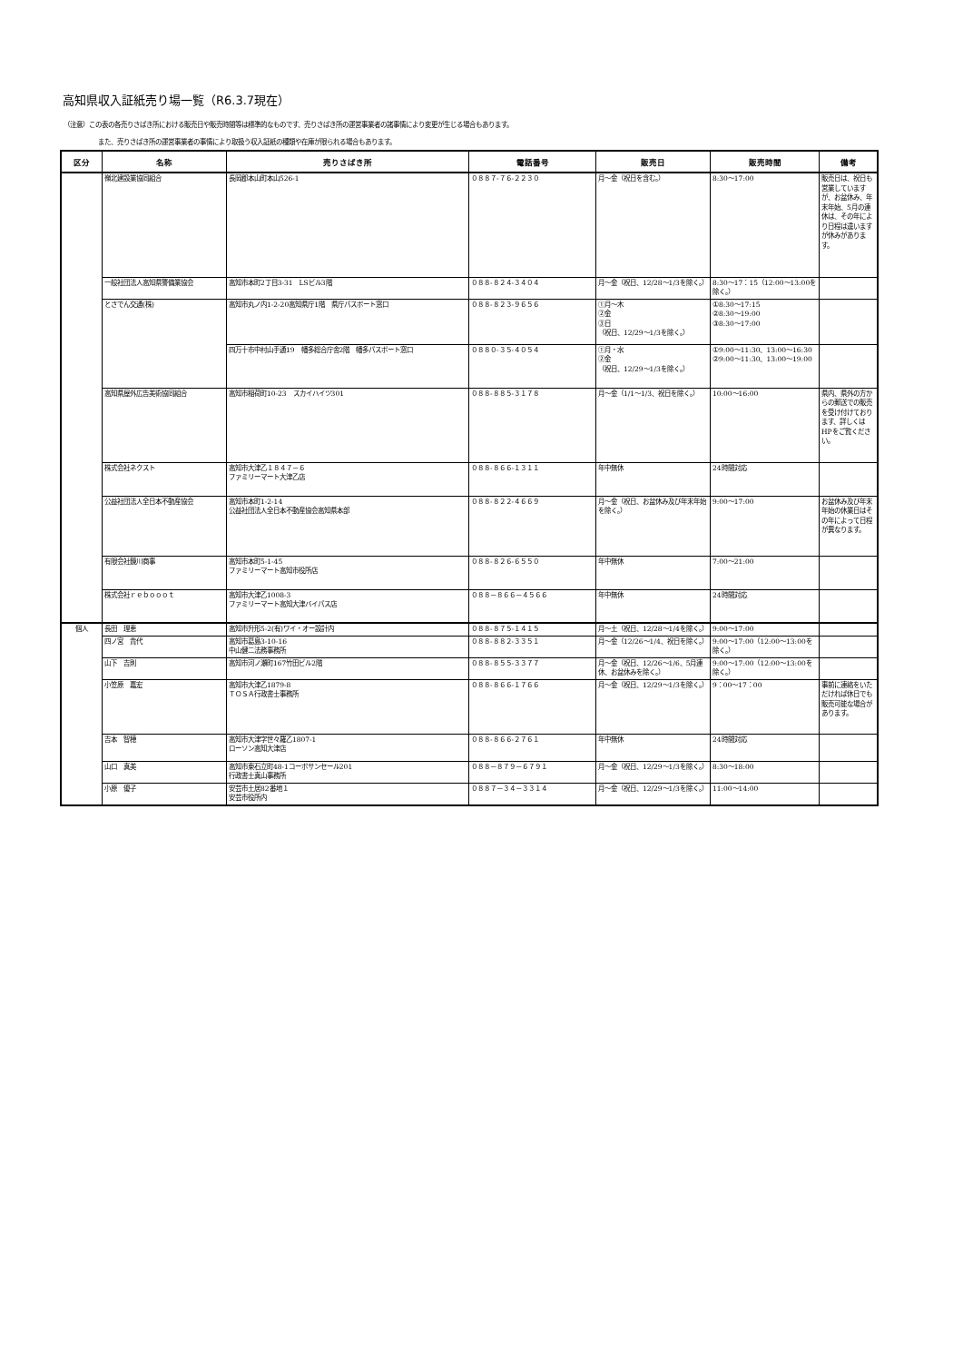高知県収入証紙売り場一覧（R6.3.7現在）
（注意）この表の各売りさばき所における販売日や販売時間等は標準的なものです、売りさばき所の運営事業者の諸事情により変更が生じる場合もあります。
また、売りさばき所の運営事業者の事情により取扱う収入証紙の種類や在庫が限られる場合もあります。
| 区分 | 名称 | 売りさばき所 | 電話番号 | 販売日 | 販売時間 | 備考 |
| --- | --- | --- | --- | --- | --- | --- |
| | 嶺北建設業協同組合 | 長岡郡本山町本山526-1 | ０８８７-７６-２２３０ | 月～金（祝日を含む。） | 8:30～17:00 | 販売日は、祝日も営業していますが、お盆休み、年末年始、5月の連休は、その年により日程は違いますが休みがあります。 |
| | 一般社団法人高知県警備業協会 | 高知市本町2丁目3-31 LSビル3階 | ０８８-８２４-３４０４ | 月～金（祝日、12/28～1/3を除く。） | 8:30～17：15（12:00～13:00を除く。） | |
| | とさでん交通(株) | 高知市丸ノ内1-2-20高知県庁1階 県庁パスポート窓口 | ０８８-８２３-９６５６ | ①月～木 ②金 ③日 （祝日、12/29～1/3を除く。） | ①8:30～17:15 ②8:30～19:00 ③8:30～17:00 | |
| | | 四万十市中村山手通19 幡多総合庁舎2階 幡多パスポート窓口 | ０８８０-３５-４０５４ | ①月・水 ②金 （祝日、12/29～1/3を除く。） | ①9:00～11:30、13:00～16:30 ②9:00～11:30、13:00～19:00 | |
| | 高知県屋外広告美術協同組合 | 高知市稲荷町10-23 スカイハイツ301 | ０８８-８８５-３１７８ | 月～金（1/1～1/3、祝日を除く。） | 10:00～16:00 | 県内、県外の方からの郵送での販売を受け付けております、詳しくはHPをご覧ください。 |
| | 株式会社ネクスト | 高知市大津乙１８４７－６ ファミリーマート大津乙店 | ０８８-８６６-１３１１ | 年中無休 | 24時間対応 | |
| | 公益社団法人全日本不動産協会 | 高知市本町1-2-14 公益社団法人全日本不動産協会高知県本部 | ０８８-８２２-４６６９ | 月～金（祝日、お盆休み及び年末年始を除く。） | 9:00～17:00 | お盆休み及び年末年始の休業日はその年によって日程が異なります。 |
| | 有限会社鏡川商事 | 高知市本町5-1-45 ファミリーマート高知市役所店 | ０８８-８２６-６５５０ | 年中無休 | 7:00～21:00 | |
| | 株式会社ｒｅｂｏｏｏｔ | 高知市大津乙1008-3 ファミリーマート高知大津バイパス店 | ０８８－８６６－４５６６ | 年中無休 | 24時間対応 | |
| 個人 | 長田 理恵 | 高知市升形5-2(有)ワイ・オー設計内 | ０８８-８７５-１４１５ | 月～土（祝日、12/28～1/4を除く。） | 9:00～17:00 | |
| | 四ノ宮 貴代 | 高知市葛島3-10-16 中山健二法務事務所 | ０８８-８８２-３３５１ | 月～金（12/26～1/4、祝日を除く。） | 9:00～17:00（12:00～13:00を除く。） | |
| | 山下 吉則 | 高知市河ノ瀬町167竹田ビル2階 | ０８８-８５５-３３７７ | 月～金（祝日、12/26～1/6、5月連休、お盆休みを除く。） | 9:00～17:00（12:00～13:00を除く。） | |
| | 小笠原 嘉宏 | 高知市大津乙1879-8 ＴＯＳＡ行政書士事務所 | ０８８-８６６-１７６６ | 月～金（祝日、12/29～1/3を除く。） | 9：00～17：00 | 事前に連絡をいただければ休日でも販売可能な場合があります。 |
| | 吉本 智穂 | 高知市大津字世々羅乙1807-1 ローソン高知大津店 | ０８８-８６６-２７６１ | 年中無休 | 24時間対応 | |
| | 山口 真美 | 高知市東石立町48-1コーポサンセール201 行政書士真山事務所 | ０８８－８７９－６７９１ | 月～金（祝日、12/29～1/3を除く。） | 8:30～18:00 | |
| | 小原 優子 | 安芸市土居82番地１ 安芸市役所内 | ０８８７－３４－３３１４ | 月～金（祝日、12/29～1/3を除く。） | 11:00～14:00 | |